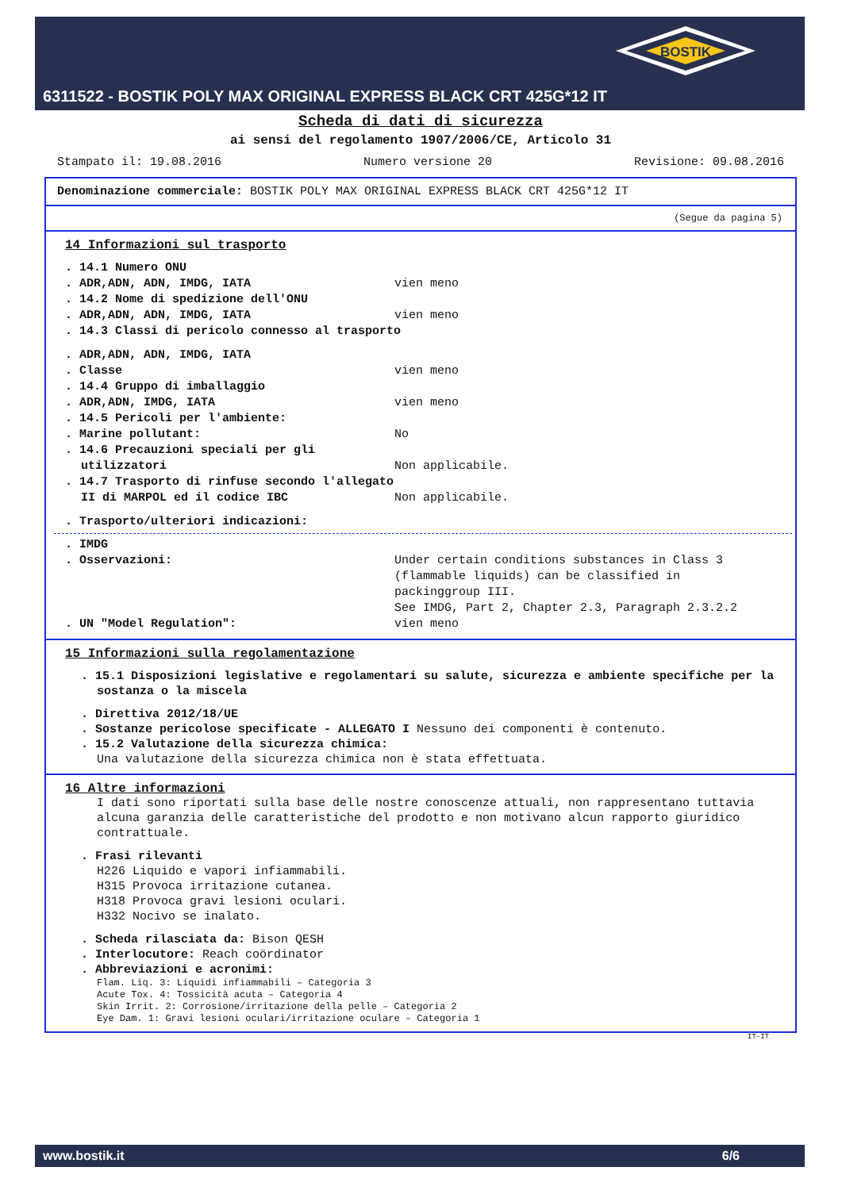BOSTIK
6311522 - BOSTIK POLY MAX ORIGINAL EXPRESS BLACK CRT 425G*12 IT
Scheda di dati di sicurezza
ai sensi del regolamento 1907/2006/CE, Articolo 31
Stampato il: 19.08.2016 Numero versione 20 Revisione: 09.08.2016
Denominazione commerciale: BOSTIK POLY MAX ORIGINAL EXPRESS BLACK CRT 425G*12 IT
(Segue da pagina 5)
14 Informazioni sul trasporto
. 14.1 Numero ONU
. ADR,ADN, ADN, IMDG, IATA vien meno
. 14.2 Nome di spedizione dell'ONU
. ADR,ADN, ADN, IMDG, IATA vien meno
. 14.3 Classi di pericolo connesso al trasporto
. ADR,ADN, ADN, IMDG, IATA
. Classe vien meno
. 14.4 Gruppo di imballaggio
. ADR,ADN, IMDG, IATA vien meno
. 14.5 Pericoli per l'ambiente:
. Marine pollutant: No
. 14.6 Precauzioni speciali per gli utilizzatori Non applicabile.
. 14.7 Trasporto di rinfuse secondo l'allegato II di MARPOL ed il codice IBC Non applicabile.
. Trasporto/ulteriori indicazioni:
. IMDG
. Osservazioni: Under certain conditions substances in Class 3 (flammable liquids) can be classified in packinggroup III.
See IMDG, Part 2, Chapter 2.3, Paragraph 2.3.2.2
. UN "Model Regulation": vien meno
15 Informazioni sulla regolamentazione
. 15.1 Disposizioni legislative e regolamentari su salute, sicurezza e ambiente specifiche per la sostanza o la miscela
. Direttiva 2012/18/UE
. Sostanze pericolose specificate - ALLEGATO I Nessuno dei componenti è contenuto.
. 15.2 Valutazione della sicurezza chimica:
Una valutazione della sicurezza chimica non è stata effettuata.
16 Altre informazioni
I dati sono riportati sulla base delle nostre conoscenze attuali, non rappresentano tuttavia alcuna garanzia delle caratteristiche del prodotto e non motivano alcun rapporto giuridico contrattuale.
. Frasi rilevanti
H226 Liquido e vapori infiammabili.
H315 Provoca irritazione cutanea.
H318 Provoca gravi lesioni oculari.
H332 Nocivo se inalato.
. Scheda rilasciata da: Bison QESH
. Interlocutore: Reach coördinator
. Abbreviazioni e acronimi:
Flam. Liq. 3: Liquidi infiammabili – Categoria 3
Acute Tox. 4: Tossicità acuta – Categoria 4
Skin Irrit. 2: Corrosione/irritazione della pelle – Categoria 2
Eye Dam. 1: Gravi lesioni oculari/irritazione oculare – Categoria 1
IT-IT
www.bostik.it 6/6